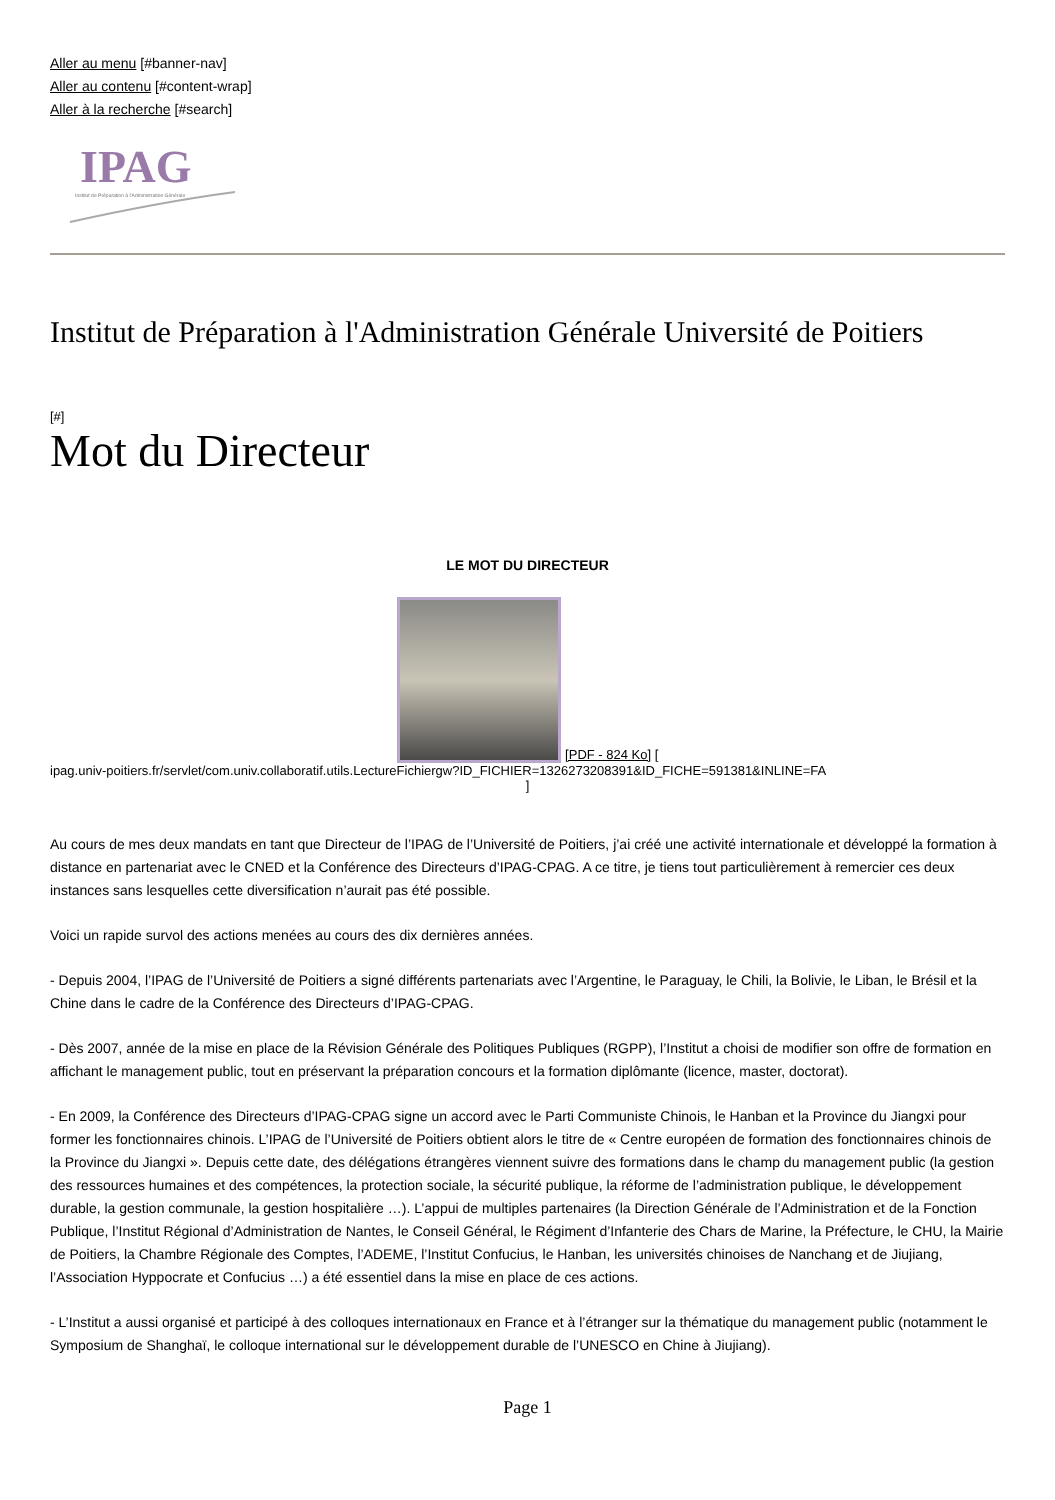Aller au menu [#banner-nav]
Aller au contenu [#content-wrap]
Aller à la recherche [#search]
IPAG
Institut de Préparation à l'Administration Générale
Institut de Préparation à l'Administration Générale Université de Poitiers
[#]
Mot du Directeur
LE MOT DU DIRECTEUR
[PDF - 824 Ko] [
ipag.univ-poitiers.fr/servlet/com.univ.collaboratif.utils.LectureFichiergw?ID_FICHIER=1326273208391&ID_FICHE=591381&INLINE=FA
]
Au cours de mes deux mandats en tant que Directeur de l’IPAG de l’Université de Poitiers, j’ai créé une activité internationale et développé la formation à distance en partenariat avec le CNED et la Conférence des Directeurs d’IPAG-CPAG. A ce titre, je tiens tout particulièrement à remercier ces deux instances sans lesquelles cette diversification n’aurait pas été possible.
Voici un rapide survol des actions menées au cours des dix dernières années.
- Depuis 2004, l’IPAG de l’Université de Poitiers a signé différents partenariats avec l’Argentine, le Paraguay, le Chili, la Bolivie, le Liban, le Brésil et la Chine dans le cadre de la Conférence des Directeurs d’IPAG-CPAG.
- Dès 2007, année de la mise en place de la Révision Générale des Politiques Publiques (RGPP), l’Institut a choisi de modifier son offre de formation en affichant le management public, tout en préservant la préparation concours et la formation diplômante (licence, master, doctorat).
- En 2009, la Conférence des Directeurs d’IPAG-CPAG signe un accord avec le Parti Communiste Chinois, le Hanban et la Province du Jiangxi pour former les fonctionnaires chinois. L’IPAG de l’Université de Poitiers obtient alors le titre de « Centre européen de formation des fonctionnaires chinois de la Province du Jiangxi ». Depuis cette date, des délégations étrangères viennent suivre des formations dans le champ du management public (la gestion des ressources humaines et des compétences, la protection sociale, la sécurité publique, la réforme de l’administration publique, le développement durable, la gestion communale, la gestion hospitalière …). L’appui de multiples partenaires (la Direction Générale de l’Administration et de la Fonction Publique, l’Institut Régional d’Administration de Nantes, le Conseil Général, le Régiment d’Infanterie des Chars de Marine, la Préfecture, le CHU, la Mairie de Poitiers, la Chambre Régionale des Comptes, l’ADEME, l’Institut Confucius, le Hanban, les universités chinoises de Nanchang et de Jiujiang, l’Association Hyppocrate et Confucius …) a été essentiel dans la mise en place de ces actions.
- L’Institut a aussi organisé et participé à des colloques internationaux en France et à l’étranger sur la thématique du management public (notamment le Symposium de Shanghaï, le colloque international sur le développement durable de l’UNESCO en Chine à Jiujiang).
Page 1